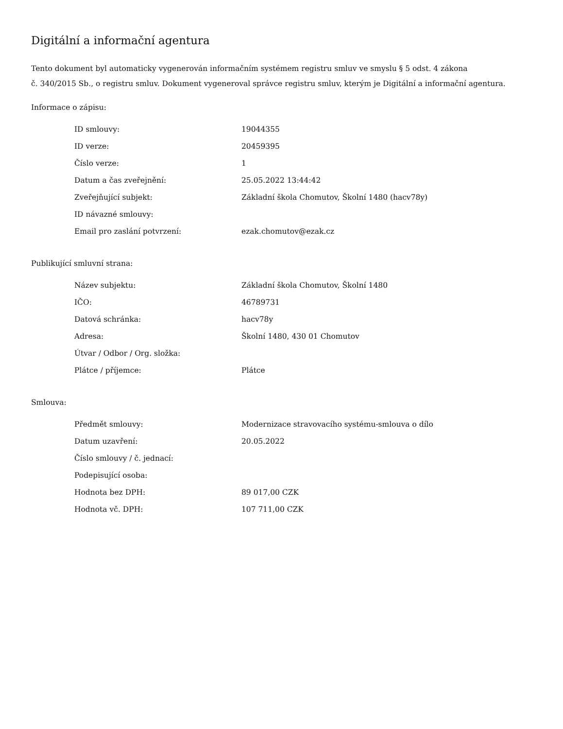Digitální a informační agentura
Tento dokument byl automaticky vygenerován informačním systémem registru smluv ve smyslu § 5 odst. 4 zákona
č. 340/2015 Sb., o registru smluv. Dokument vygeneroval správce registru smluv, kterým je Digitální a informační agentura.
Informace o zápisu:
| ID smlouvy: | 19044355 |
| ID verze: | 20459395 |
| Číslo verze: | 1 |
| Datum a čas zveřejnění: | 25.05.2022 13:44:42 |
| Zveřejňující subjekt: | Základní škola Chomutov, Školní 1480 (hacv78y) |
| ID návazné smlouvy: | |
| Email pro zaslání potvrzení: | ezak.chomutov@ezak.cz |
Publikující smluvní strana:
| Název subjektu: | Základní škola Chomutov, Školní 1480 |
| IČO: | 46789731 |
| Datová schránka: | hacv78y |
| Adresa: | Školní 1480, 430 01 Chomutov |
| Útvar / Odbor / Org. složka: | |
| Plátce / příjemce: | Plátce |
Smlouva:
| Předmět smlouvy: | Modernizace stravovacího systému-smlouva o dílo |
| Datum uzavření: | 20.05.2022 |
| Číslo smlouvy / č. jednací: | |
| Podepisující osoba: | |
| Hodnota bez DPH: | 89 017,00 CZK |
| Hodnota vč. DPH: | 107 711,00 CZK |